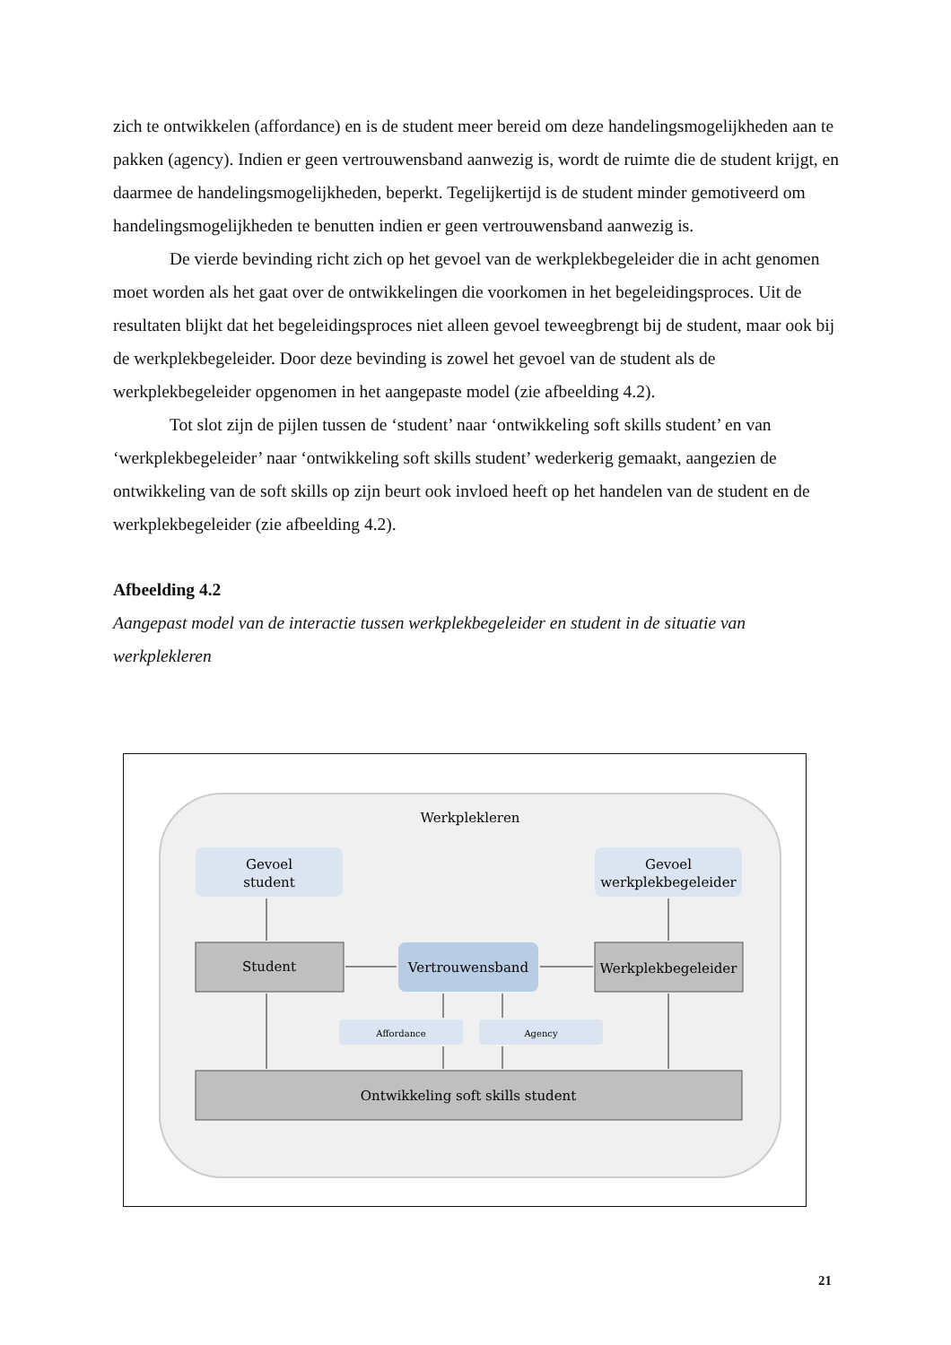zich te ontwikkelen (affordance) en is de student meer bereid om deze handelingsmogelijkheden aan te pakken (agency). Indien er geen vertrouwensband aanwezig is, wordt de ruimte die de student krijgt, en daarmee de handelingsmogelijkheden, beperkt. Tegelijkertijd is de student minder gemotiveerd om handelingsmogelijkheden te benutten indien er geen vertrouwensband aanwezig is.
De vierde bevinding richt zich op het gevoel van de werkplekbegeleider die in acht genomen moet worden als het gaat over de ontwikkelingen die voorkomen in het begeleidingsproces. Uit de resultaten blijkt dat het begeleidingsproces niet alleen gevoel teweegbrengt bij de student, maar ook bij de werkplekbegeleider. Door deze bevinding is zowel het gevoel van de student als de werkplekbegeleider opgenomen in het aangepaste model (zie afbeelding 4.2).
Tot slot zijn de pijlen tussen de ‘student’ naar ‘ontwikkeling soft skills student’ en van ‘werkplekbegeleider’ naar ‘ontwikkeling soft skills student’ wederkerig gemaakt, aangezien de ontwikkeling van de soft skills op zijn beurt ook invloed heeft op het handelen van de student en de werkplekbegeleider (zie afbeelding 4.2).
Afbeelding 4.2
Aangepast model van de interactie tussen werkplekbegeleider en student in de situatie van werkplekleren
Werkplekleren
Gevoel
student
Gevoel
werkplekbegeleider
Student
Vertrouwensband
Werkplekbegeleider
Affordance
Agency
Ontwikkeling soft skills student
21